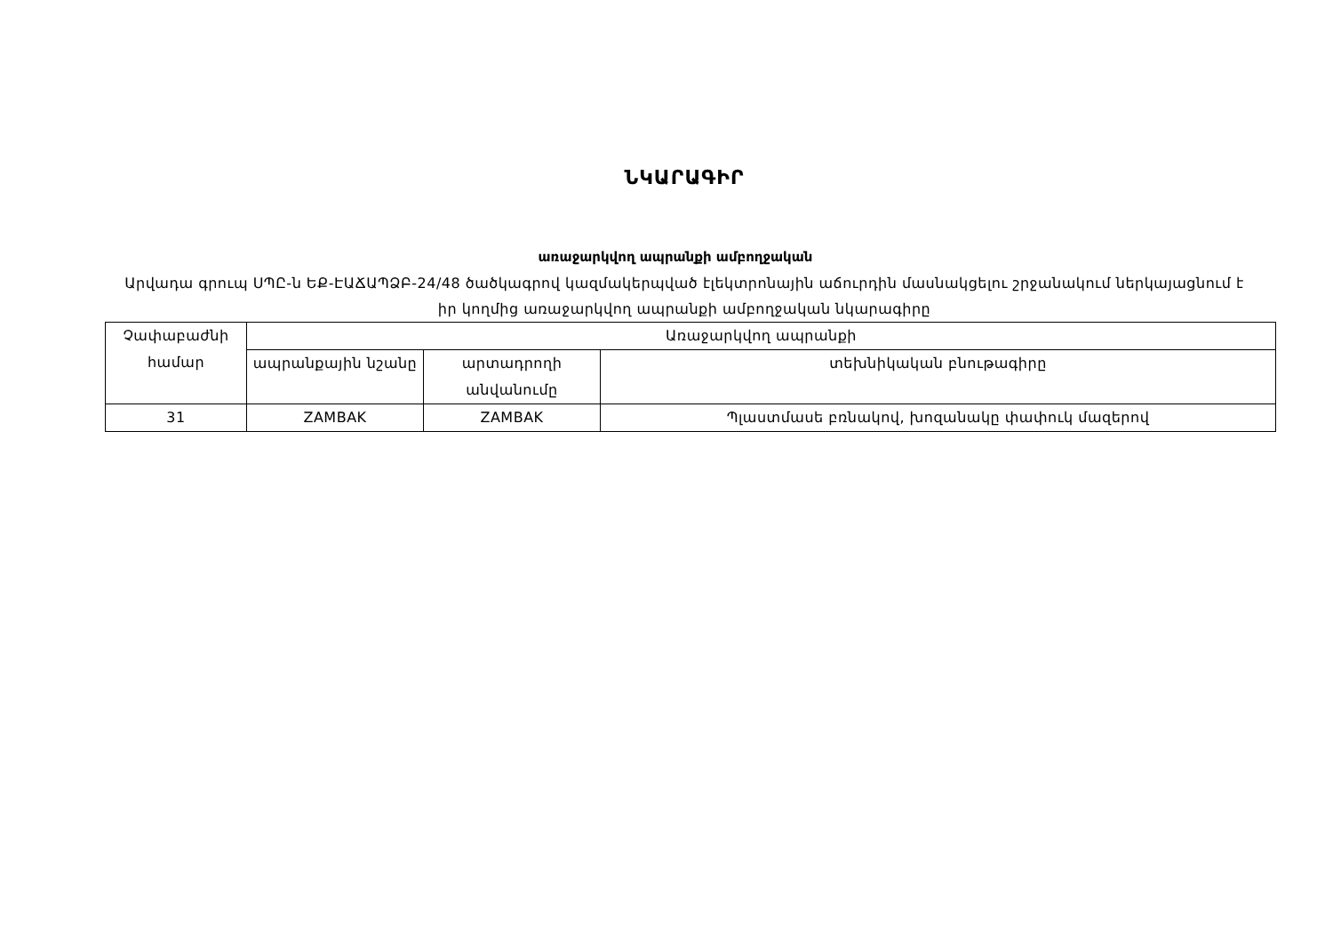ՆԿԱՐԱԳԻՐ
առաջարկվող ապրանքի ամբողջական
Արվադա գրուպ ՍՊԸ-ն ԵՔ-ԷԱՃԱՊՁԲ-24/48 ծածկագրով կազմակերպված էլեկտրոնային աճուրդին մասնակցելու շրջանակում ներկայացնում է իր կողմից առաջարկվող ապրանքի ամբողջական նկարագիրը
| Չափաբաժնի համար | Առաջարկվող ապրանքի | | |
| --- | --- | --- | --- |
| | ապրանքային նշանը | արտադրողի անվանումը | տեխնիկական բնութագիրը |
| 31 | ZAMBAK | ZAMBAK | Պլաստմասե բռնակով, խոզանակը փափուկ մազերով |